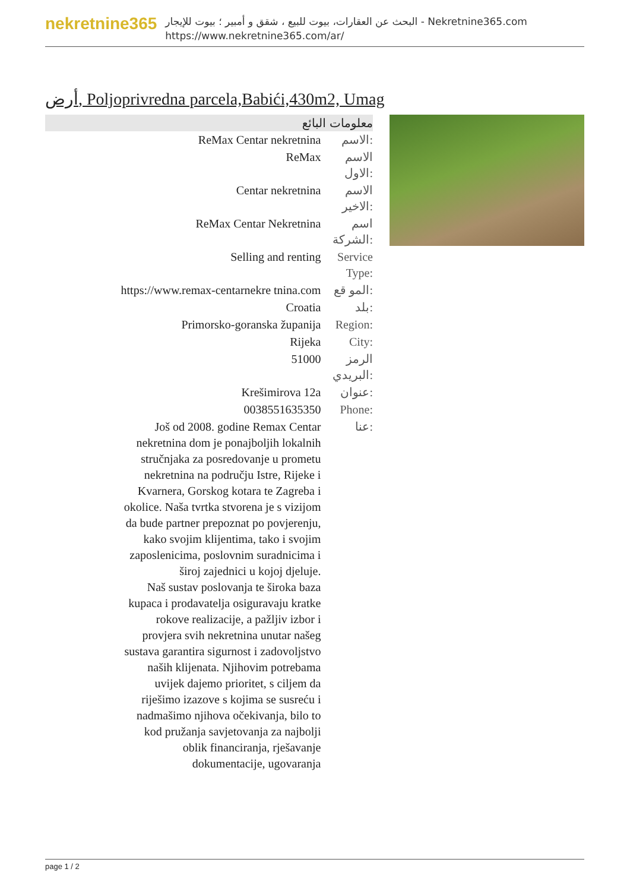nekretnine365
البحث عن العقارات، بيوت للبيع ، شقق و أمبير ؛ بيوت للإيجار - Nekretnine365.com
https://www.nekretnine365.com/ar/
أرض, Poljoprivredna parcela,Babići,430m2, Umag
معلومات البائع
| ReMax Centar nekretnina | الاسم: |
| ReMax | الاسم الاول: |
| Centar nekretnina | الاسم الاخير: |
| ReMax Centar Nekretnina | اسم الشركة: |
| Selling and renting | Service Type: |
| https://www.remax-centarnekre tnina.com | المو قع: |
| Croatia | بلد: |
| Primorsko-goranska županija | Region: |
| Rijeka | City: |
| 51000 | الرمز البريدي: |
| Krešimirova 12a | عنوان: |
| 0038551635350 | Phone: |
| Još od 2008. godine Remax Centar nekretnina dom je ponajboljih lokalnih stručnjaka za posredovanje u prometu nekretnina na području Istre, Rijeke i Kvarnera, Gorskog kotara te Zagreba i okolice. Naša tvrtka stvorena je s vizijom da bude partner prepoznat po povjerenju, kako svojim klijentima, tako i svojim zaposlenicima, poslovnim suradnicima i široj zajednici u kojoj djeluje. Naš sustav poslovanja te široka baza kupaca i prodavatelja osiguravaju kratke rokove realizacije, a pažljiv izbor i provjera svih nekretnina unutar našeg sustava garantira sigurnost i zadovoljstvo naših klijenata. Njihovim potrebama uvijek dajemo prioritet, s ciljem da riješimo izazove s kojima se susreću i nadmašimo njihova očekivanja, bilo to kod pružanja savjetovanja za najbolji oblik financiranja, rješavanje dokumentacije, ugovaranja | عنا: |
page 1 / 2